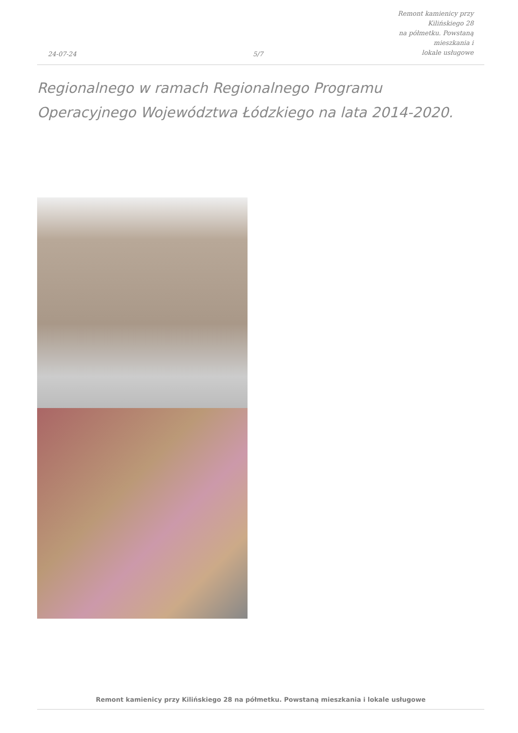24-07-24
5/7
Remont kamienicy przy Kilińskiego 28
na półmetku. Powstaną mieszkania i
lokale usługowe
Regionalnego w ramach Regionalnego Programu Operacyjnego Województwa Łódzkiego na lata 2014-2020.
Remont kamienicy przy Kilińskiego 28 na półmetku. Powstaną mieszkania i lokale usługowe